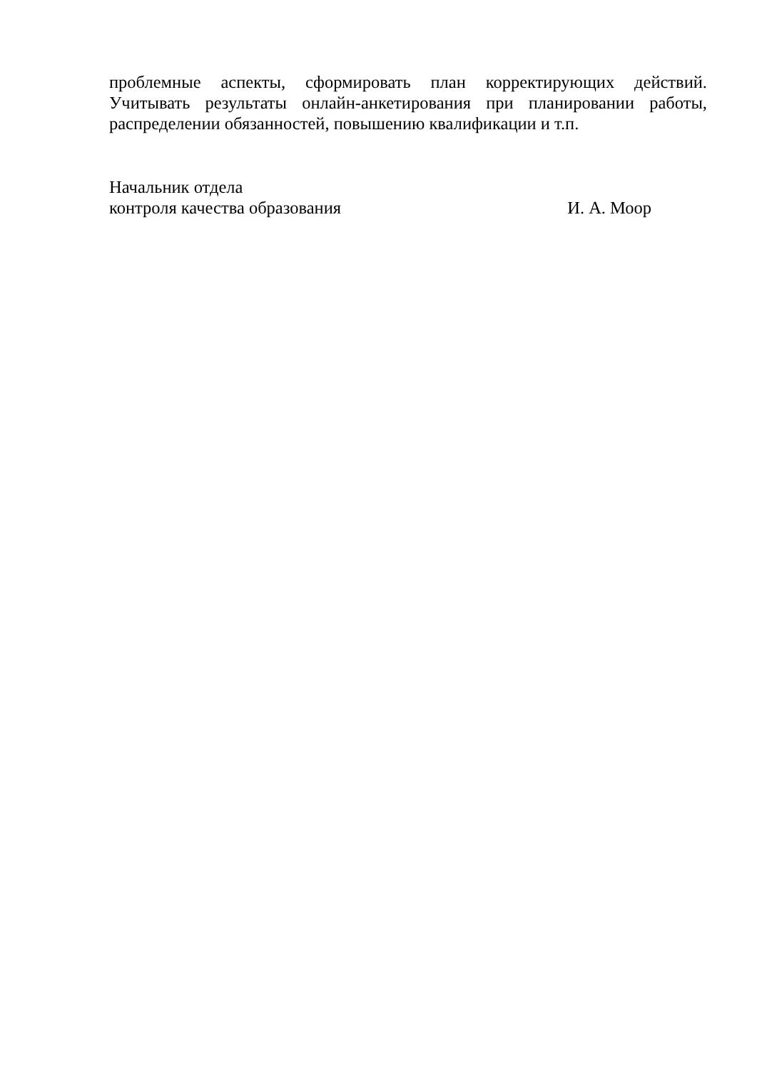проблемные аспекты, сформировать план корректирующих действий. Учитывать результаты онлайн-анкетирования при планировании работы, распределении обязанностей, повышению квалификации и т.п.
Начальник отдела
контроля качества образования И. А. Моор